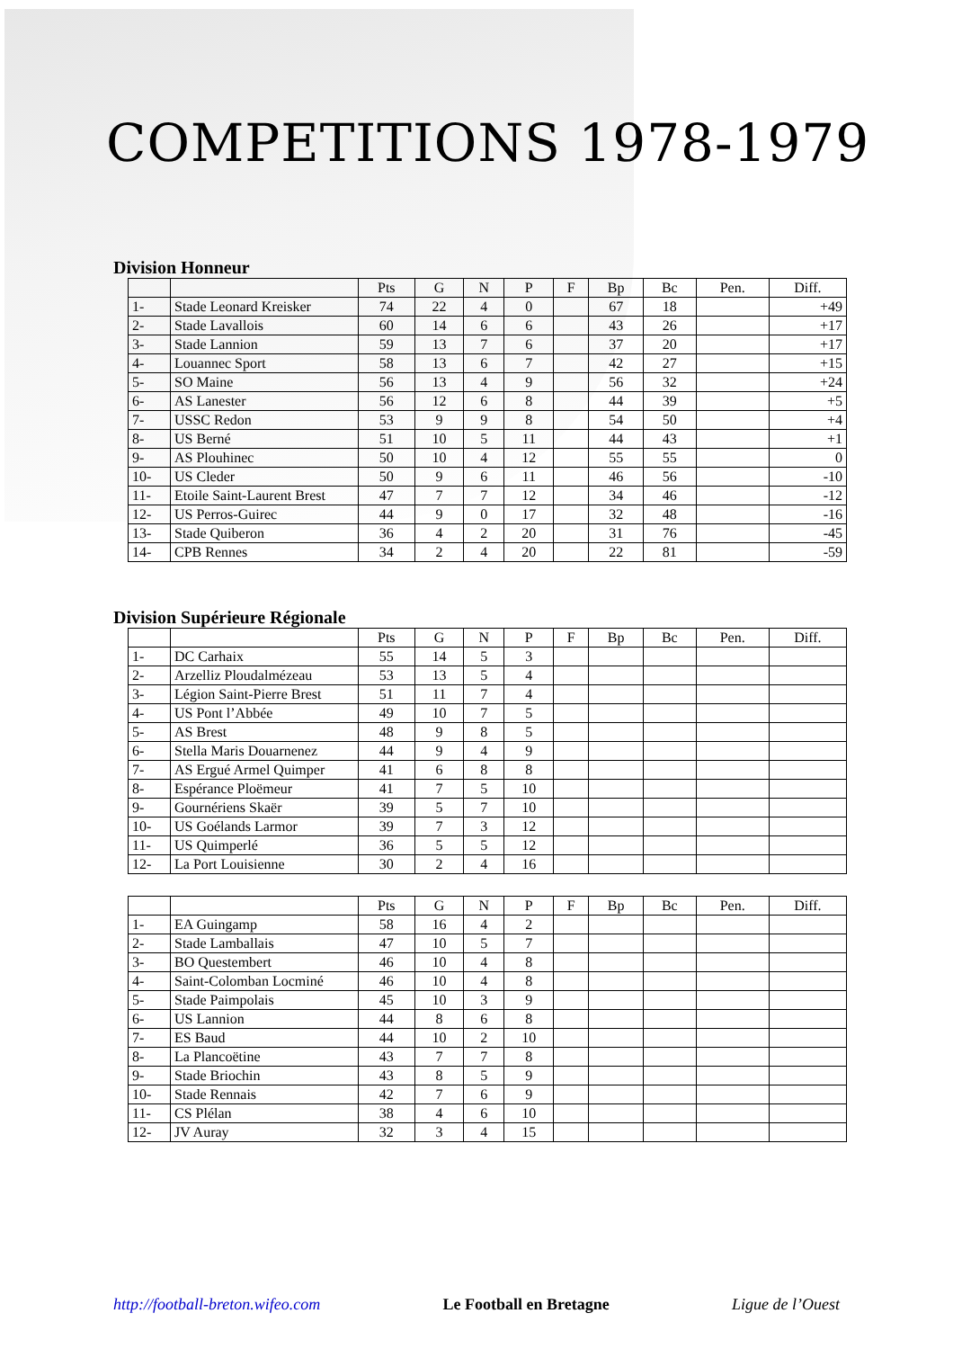COMPETITIONS 1978-1979
Division Honneur
| | | Pts | G | N | P | F | Bp | Bc | Pen. | Diff. |
| --- | --- | --- | --- | --- | --- | --- | --- | --- | --- | --- |
| 1- | Stade Leonard Kreisker | 74 | 22 | 4 | 0 | | 67 | 18 | | +49 |
| 2- | Stade Lavallois | 60 | 14 | 6 | 6 | | 43 | 26 | | +17 |
| 3- | Stade Lannion | 59 | 13 | 7 | 6 | | 37 | 20 | | +17 |
| 4- | Louannec Sport | 58 | 13 | 6 | 7 | | 42 | 27 | | +15 |
| 5- | SO Maine | 56 | 13 | 4 | 9 | | 56 | 32 | | +24 |
| 6- | AS Lanester | 56 | 12 | 6 | 8 | | 44 | 39 | | +5 |
| 7- | USSC Redon | 53 | 9 | 9 | 8 | | 54 | 50 | | +4 |
| 8- | US Berné | 51 | 10 | 5 | 11 | | 44 | 43 | | +1 |
| 9- | AS Plouhinec | 50 | 10 | 4 | 12 | | 55 | 55 | | 0 |
| 10- | US Cleder | 50 | 9 | 6 | 11 | | 46 | 56 | | -10 |
| 11- | Etoile Saint-Laurent Brest | 47 | 7 | 7 | 12 | | 34 | 46 | | -12 |
| 12- | US Perros-Guirec | 44 | 9 | 0 | 17 | | 32 | 48 | | -16 |
| 13- | Stade Quiberon | 36 | 4 | 2 | 20 | | 31 | 76 | | -45 |
| 14- | CPB Rennes | 34 | 2 | 4 | 20 | | 22 | 81 | | -59 |
Division Supérieure Régionale
| | | Pts | G | N | P | F | Bp | Bc | Pen. | Diff. |
| --- | --- | --- | --- | --- | --- | --- | --- | --- | --- | --- |
| 1- | DC Carhaix | 55 | 14 | 5 | 3 | | | | | |
| 2- | Arzelliz Ploudalmézeau | 53 | 13 | 5 | 4 | | | | | |
| 3- | Légion Saint-Pierre Brest | 51 | 11 | 7 | 4 | | | | | |
| 4- | US Pont l’Abbée | 49 | 10 | 7 | 5 | | | | | |
| 5- | AS Brest | 48 | 9 | 8 | 5 | | | | | |
| 6- | Stella Maris Douarnenez | 44 | 9 | 4 | 9 | | | | | |
| 7- | AS Ergué Armel Quimper | 41 | 6 | 8 | 8 | | | | | |
| 8- | Espérance Ploëmeur | 41 | 7 | 5 | 10 | | | | | |
| 9- | Gournériens Skaër | 39 | 5 | 7 | 10 | | | | | |
| 10- | US Goélands Larmor | 39 | 7 | 3 | 12 | | | | | |
| 11- | US Quimperlé | 36 | 5 | 5 | 12 | | | | | |
| 12- | La Port Louisienne | 30 | 2 | 4 | 16 | | | | | |
| | | Pts | G | N | P | F | Bp | Bc | Pen. | Diff. |
| --- | --- | --- | --- | --- | --- | --- | --- | --- | --- | --- |
| 1- | EA Guingamp | 58 | 16 | 4 | 2 | | | | | |
| 2- | Stade Lamballais | 47 | 10 | 5 | 7 | | | | | |
| 3- | BO Questembert | 46 | 10 | 4 | 8 | | | | | |
| 4- | Saint-Colomban Locminé | 46 | 10 | 4 | 8 | | | | | |
| 5- | Stade Paimpolais | 45 | 10 | 3 | 9 | | | | | |
| 6- | US Lannion | 44 | 8 | 6 | 8 | | | | | |
| 7- | ES Baud | 44 | 10 | 2 | 10 | | | | | |
| 8- | La Plancoëtine | 43 | 7 | 7 | 8 | | | | | |
| 9- | Stade Briochin | 43 | 8 | 5 | 9 | | | | | |
| 10- | Stade Rennais | 42 | 7 | 6 | 9 | | | | | |
| 11- | CS Plélan | 38 | 4 | 6 | 10 | | | | | |
| 12- | JV Auray | 32 | 3 | 4 | 15 | | | | | |
http://football-breton.wifeo.com Le Football en Bretagne Ligue de l’Ouest